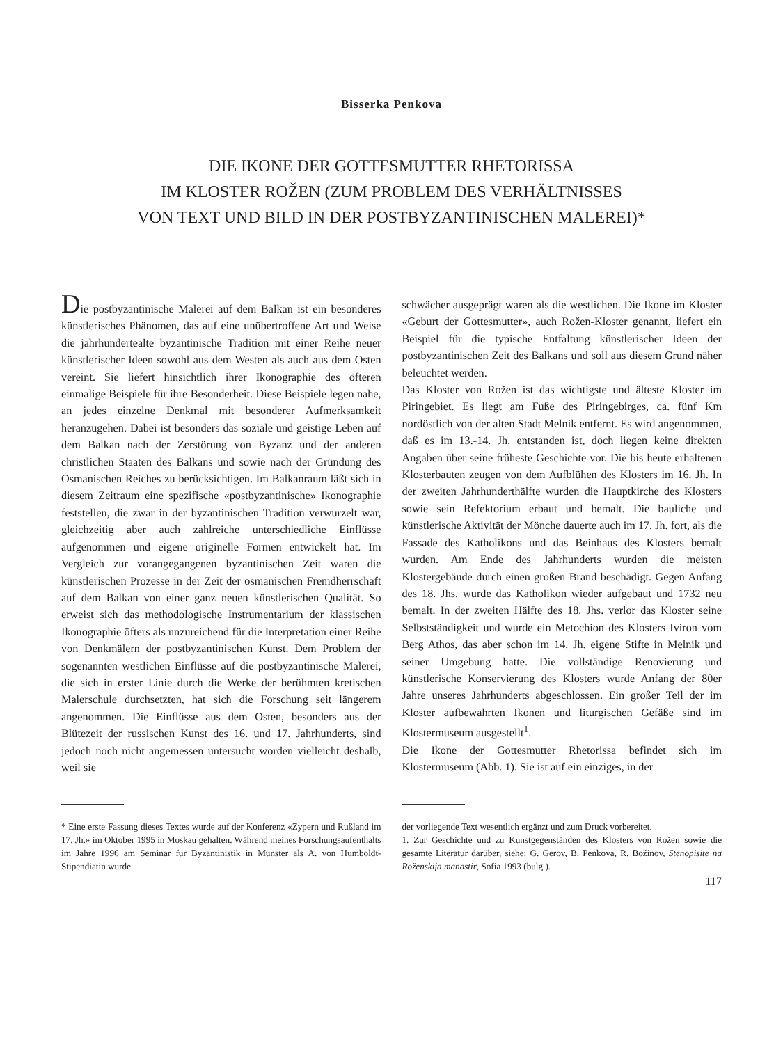Bisserka Penkova
DIE IKONE DER GOTTESMUTTER RHETORISSA
IM KLOSTER ROŽEN (ZUM PROBLEM DES VERHÄLTNISSES
VON TEXT UND BILD IN DER POSTBYZANTINISCHEN MALEREI)*
Die postbyzantinische Malerei auf dem Balkan ist ein besonderes künstlerisches Phänomen, das auf eine unübertroffene Art und Weise die jahrhundertealte byzantinische Tradition mit einer Reihe neuer künstlerischer Ideen sowohl aus dem Westen als auch aus dem Osten vereint. Sie liefert hinsichtlich ihrer Ikonographie des öfteren einmalige Beispiele für ihre Besonderheit. Diese Beispiele legen nahe, an jedes einzelne Denkmal mit besonderer Aufmerksamkeit heranzugehen. Dabei ist besonders das soziale und geistige Leben auf dem Balkan nach der Zerstörung von Byzanz und der anderen christlichen Staaten des Balkans und sowie nach der Gründung des Osmanischen Reiches zu berücksichtigen. Im Balkanraum läßt sich in diesem Zeitraum eine spezifische «postbyzantinische» Ikonographie feststellen, die zwar in der byzantinischen Tradition verwurzelt war, gleichzeitig aber auch zahlreiche unterschiedliche Einflüsse aufgenommen und eigene originelle Formen entwickelt hat. Im Vergleich zur vorangegangenen byzantinischen Zeit waren die künstlerischen Prozesse in der Zeit der osmanischen Fremdherrschaft auf dem Balkan von einer ganz neuen künstlerischen Qualität. So erweist sich das methodologische Instrumentarium der klassischen Ikonographie öfters als unzureichend für die Interpretation einer Reihe von Denkmälern der postbyzantinischen Kunst. Dem Problem der sogenannten westlichen Einflüsse auf die postbyzantinische Malerei, die sich in erster Linie durch die Werke der berühmten kretischen Malerschule durchsetzten, hat sich die Forschung seit längerem angenommen. Die Einflüsse aus dem Osten, besonders aus der Blütezeit der russischen Kunst des 16. und 17. Jahrhunderts, sind jedoch noch nicht angemessen untersucht worden vielleicht deshalb, weil sie
* Eine erste Fassung dieses Textes wurde auf der Konferenz «Zypern und Rußland im 17. Jh.» im Oktober 1995 in Moskau gehalten. Während meines Forschungsaufenthalts im Jahre 1996 am Seminar für Byzantinistik in Münster als A. von Humboldt-Stipendiatin wurde
schwächer ausgeprägt waren als die westlichen. Die Ikone im Kloster «Geburt der Gottesmutter», auch Rožen-Kloster genannt, liefert ein Beispiel für die typische Entfaltung künstlerischer Ideen der postbyzantinischen Zeit des Balkans und soll aus diesem Grund näher beleuchtet werden.
Das Kloster von Rožen ist das wichtigste und älteste Kloster im Piringebiet. Es liegt am Fuße des Piringebirges, ca. fünf Km nordöstlich von der alten Stadt Melnik entfernt. Es wird angenommen, daß es im 13.-14. Jh. entstanden ist, doch liegen keine direkten Angaben über seine früheste Geschichte vor. Die bis heute erhaltenen Klosterbauten zeugen von dem Aufblühen des Klosters im 16. Jh. In der zweiten Jahrhunderthälfte wurden die Hauptkirche des Klosters sowie sein Refektorium erbaut und bemalt. Die bauliche und künstlerische Aktivität der Mönche dauerte auch im 17. Jh. fort, als die Fassade des Katholikons und das Beinhaus des Klosters bemalt wurden. Am Ende des Jahrhunderts wurden die meisten Klostergebäude durch einen großen Brand beschädigt. Gegen Anfang des 18. Jhs. wurde das Katholikon wieder aufgebaut und 1732 neu bemalt. In der zweiten Hälfte des 18. Jhs. verlor das Kloster seine Selbstständigkeit und wurde ein Metochion des Klosters Iviron vom Berg Athos, das aber schon im 14. Jh. eigene Stifte in Melnik und seiner Umgebung hatte. Die vollständige Renovierung und künstlerische Konservierung des Klosters wurde Anfang der 80er Jahre unseres Jahrhunderts abgeschlossen. Ein großer Teil der im Kloster aufbewahrten Ikonen und liturgischen Gefäße sind im Klostermuseum ausgestellt<sup>1</sup>.
Die Ikone der Gottesmutter Rhetorissa befindet sich im Klostermuseum (Abb. 1). Sie ist auf ein einziges, in der
der vorliegende Text wesentlich ergänzt und zum Druck vorbereitet.
1. Zur Geschichte und zu Kunstgegenständen des Klosters von Rožen sowie die gesamte Literatur darüber, siehe: G. Gerov, B. Penkova, R. Božinov, Stenopisite na Roženskija manastir, Sofia 1993 (bulg.).
117